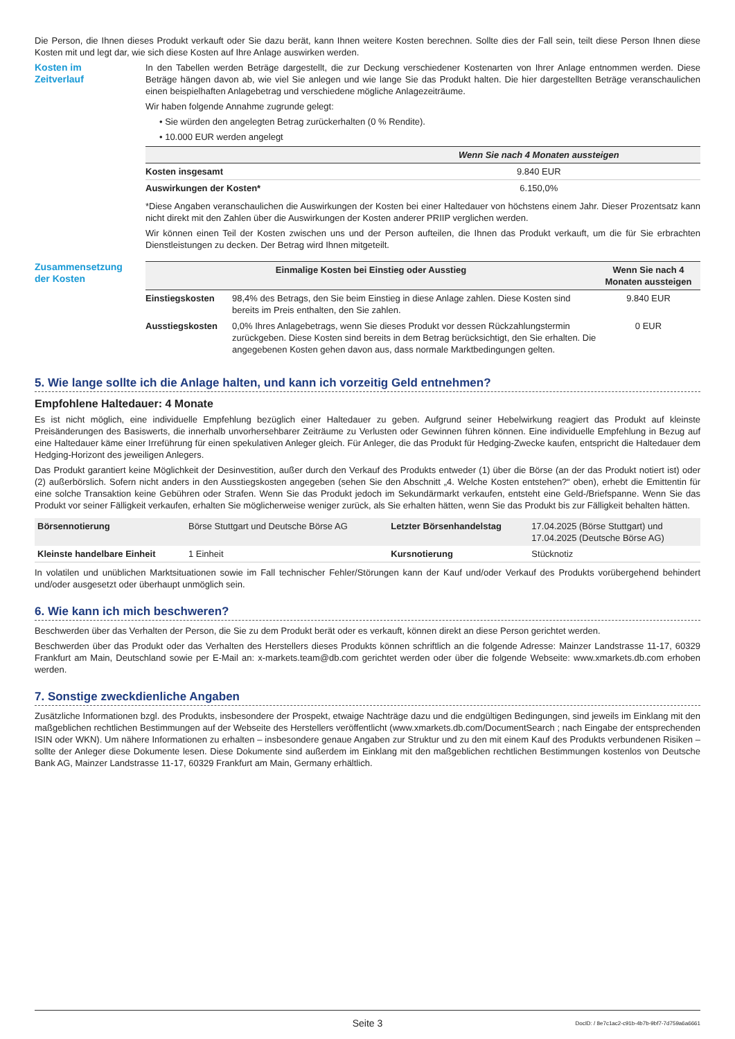Die Person, die Ihnen dieses Produkt verkauft oder Sie dazu berät, kann Ihnen weitere Kosten berechnen. Sollte dies der Fall sein, teilt diese Person Ihnen diese Kosten mit und legt dar, wie sich diese Kosten auf Ihre Anlage auswirken werden.
Kosten im
Zeitverlauf
In den Tabellen werden Beträge dargestellt, die zur Deckung verschiedener Kostenarten von Ihrer Anlage entnommen werden. Diese Beträge hängen davon ab, wie viel Sie anlegen und wie lange Sie das Produkt halten. Die hier dargestellten Beträge veranschaulichen einen beispielhaften Anlagebetrag und verschiedene mögliche Anlagezeiträume.
Wir haben folgende Annahme zugrunde gelegt:
• Sie würden den angelegten Betrag zurückerhalten (0 % Rendite).
• 10.000 EUR werden angelegt
| | Wenn Sie nach 4 Monaten aussteigen |
| --- | --- |
| Kosten insgesamt | 9.840 EUR |
| Auswirkungen der Kosten* | 6.150,0% |
*Diese Angaben veranschaulichen die Auswirkungen der Kosten bei einer Haltedauer von höchstens einem Jahr. Dieser Prozentsatz kann nicht direkt mit den Zahlen über die Auswirkungen der Kosten anderer PRIIP verglichen werden.
Wir können einen Teil der Kosten zwischen uns und der Person aufteilen, die Ihnen das Produkt verkauft, um die für Sie erbrachten Dienstleistungen zu decken. Der Betrag wird Ihnen mitgeteilt.
Zusammensetzung
der Kosten
| Einmalige Kosten bei Einstieg oder Ausstieg | | Wenn Sie nach 4 Monaten aussteigen |
| --- | --- | --- |
| Einstiegskosten | 98,4% des Betrags, den Sie beim Einstieg in diese Anlage zahlen. Diese Kosten sind bereits im Preis enthalten, den Sie zahlen. | 9.840 EUR |
| Ausstiegskosten | 0,0% Ihres Anlagebetrags, wenn Sie dieses Produkt vor dessen Rückzahlungstermin zurückgeben. Diese Kosten sind bereits in dem Betrag berücksichtigt, den Sie erhalten. Die angegebenen Kosten gehen davon aus, dass normale Marktbedingungen gelten. | 0 EUR |
5. Wie lange sollte ich die Anlage halten, und kann ich vorzeitig Geld entnehmen?
Empfohlene Haltedauer: 4 Monate
Es ist nicht möglich, eine individuelle Empfehlung bezüglich einer Haltedauer zu geben. Aufgrund seiner Hebelwirkung reagiert das Produkt auf kleinste Preisänderungen des Basiswerts, die innerhalb unvorhersehbarer Zeiträume zu Verlusten oder Gewinnen führen können. Eine individuelle Empfehlung in Bezug auf eine Haltedauer käme einer Irreführung für einen spekulativen Anleger gleich. Für Anleger, die das Produkt für Hedging-Zwecke kaufen, entspricht die Haltedauer dem Hedging-Horizont des jeweiligen Anlegers.
Das Produkt garantiert keine Möglichkeit der Desinvestition, außer durch den Verkauf des Produkts entweder (1) über die Börse (an der das Produkt notiert ist) oder (2) außerbörslich. Sofern nicht anders in den Ausstiegskosten angegeben (sehen Sie den Abschnitt „4. Welche Kosten entstehen?“ oben), erhebt die Emittentin für eine solche Transaktion keine Gebühren oder Strafen. Wenn Sie das Produkt jedoch im Sekundärmarkt verkaufen, entsteht eine Geld-/Briefspanne. Wenn Sie das Produkt vor seiner Fälligkeit verkaufen, erhalten Sie möglicherweise weniger zurück, als Sie erhalten hätten, wenn Sie das Produkt bis zur Fälligkeit behalten hätten.
| Börsennotierung | Börse Stuttgart und Deutsche Börse AG | Letzter Börsenhandelstag | 17.04.2025 (Börse Stuttgart) und 17.04.2025 (Deutsche Börse AG) |
| Kleinste handelbare Einheit | 1 Einheit | Kursnotierung | Stücknotiz |
In volatilen und unüblichen Marktsituationen sowie im Fall technischer Fehler/Störungen kann der Kauf und/oder Verkauf des Produkts vorübergehend behindert und/oder ausgesetzt oder überhaupt unmöglich sein.
6. Wie kann ich mich beschweren?
Beschwerden über das Verhalten der Person, die Sie zu dem Produkt berät oder es verkauft, können direkt an diese Person gerichtet werden.
Beschwerden über das Produkt oder das Verhalten des Herstellers dieses Produkts können schriftlich an die folgende Adresse: Mainzer Landstrasse 11-17, 60329 Frankfurt am Main, Deutschland sowie per E-Mail an: x-markets.team@db.com gerichtet werden oder über die folgende Webseite: www.xmarkets.db.com erhoben werden.
7. Sonstige zweckdienliche Angaben
Zusätzliche Informationen bzgl. des Produkts, insbesondere der Prospekt, etwaige Nachträge dazu und die endgültigen Bedingungen, sind jeweils im Einklang mit den maßgeblichen rechtlichen Bestimmungen auf der Webseite des Herstellers veröffentlicht (www.xmarkets.db.com/DocumentSearch ; nach Eingabe der entsprechenden ISIN oder WKN). Um nähere Informationen zu erhalten – insbesondere genaue Angaben zur Struktur und zu den mit einem Kauf des Produkts verbundenen Risiken – sollte der Anleger diese Dokumente lesen. Diese Dokumente sind außerdem im Einklang mit den maßgeblichen rechtlichen Bestimmungen kostenlos von Deutsche Bank AG, Mainzer Landstrasse 11-17, 60329 Frankfurt am Main, Germany erhältlich.
Seite 3 DocID: / 8e7c1ac2-c91b-4b7b-9bf7-7d759a6a6661